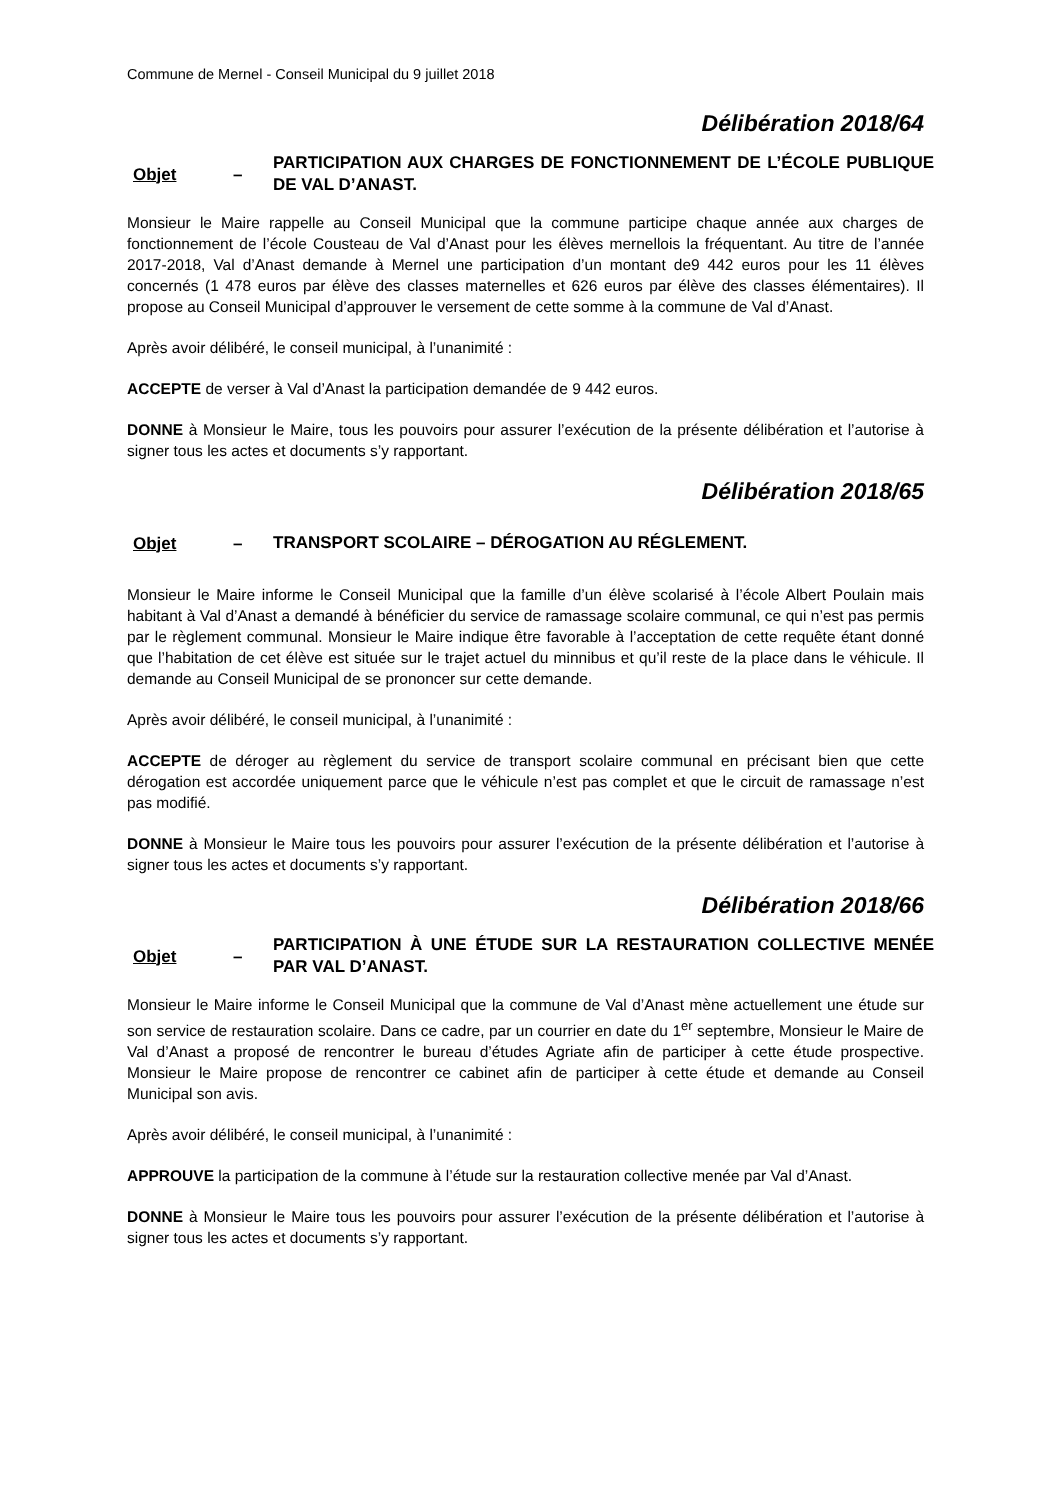Commune de Mernel - Conseil Municipal du 9 juillet 2018
Délibération 2018/64
Objet – PARTICIPATION AUX CHARGES DE FONCTIONNEMENT DE L’ÉCOLE PUBLIQUE DE VAL D’ANAST.
Monsieur le Maire rappelle au Conseil Municipal que la commune participe chaque année aux charges de fonctionnement de l’école Cousteau de Val d’Anast pour les élèves mernellois la fréquentant. Au titre de l’année 2017-2018, Val d’Anast demande à Mernel une participation d’un montant de9 442 euros pour les 11 élèves concernés (1 478 euros par élève des classes maternelles et 626 euros par élève des classes élémentaires). Il propose au Conseil Municipal d’approuver le versement de cette somme à la commune de Val d’Anast.
Après avoir délibéré, le conseil municipal, à l’unanimité :
ACCEPTE de verser à Val d’Anast la participation demandée de 9 442 euros.
DONNE à Monsieur le Maire, tous les pouvoirs pour assurer l’exécution de la présente délibération et l’autorise à signer tous les actes et documents s’y rapportant.
Délibération 2018/65
Objet – TRANSPORT SCOLAIRE – DÉROGATION AU RÉGLEMENT.
Monsieur le Maire informe le Conseil Municipal que la famille d’un élève scolarisé à l’école Albert Poulain mais habitant à Val d’Anast a demandé à bénéficier du service de ramassage scolaire communal, ce qui n’est pas permis par le règlement communal. Monsieur le Maire indique être favorable à l’acceptation de cette requête étant donné que l’habitation de cet élève est située sur le trajet actuel du minnibus et qu’il reste de la place dans le véhicule. Il demande au Conseil Municipal de se prononcer sur cette demande.
Après avoir délibéré, le conseil municipal, à l’unanimité :
ACCEPTE de déroger au règlement du service de transport scolaire communal en précisant bien que cette dérogation est accordée uniquement parce que le véhicule n’est pas complet et que le circuit de ramassage n’est pas modifié.
DONNE à Monsieur le Maire tous les pouvoirs pour assurer l’exécution de la présente délibération et l’autorise à signer tous les actes et documents s’y rapportant.
Délibération 2018/66
Objet – PARTICIPATION À UNE ÉTUDE SUR LA RESTAURATION COLLECTIVE MENÉE PAR VAL D’ANAST.
Monsieur le Maire informe le Conseil Municipal que la commune de Val d’Anast mène actuellement une étude sur son service de restauration scolaire. Dans ce cadre, par un courrier en date du 1<sup>er</sup> septembre, Monsieur le Maire de Val d’Anast a proposé de rencontrer le bureau d’études Agriate afin de participer à cette étude prospective. Monsieur le Maire propose de rencontrer ce cabinet afin de participer à cette étude et demande au Conseil Municipal son avis.
Après avoir délibéré, le conseil municipal, à l’unanimité :
APPROUVE la participation de la commune à l’étude sur la restauration collective menée par Val d’Anast.
DONNE à Monsieur le Maire tous les pouvoirs pour assurer l’exécution de la présente délibération et l’autorise à signer tous les actes et documents s’y rapportant.